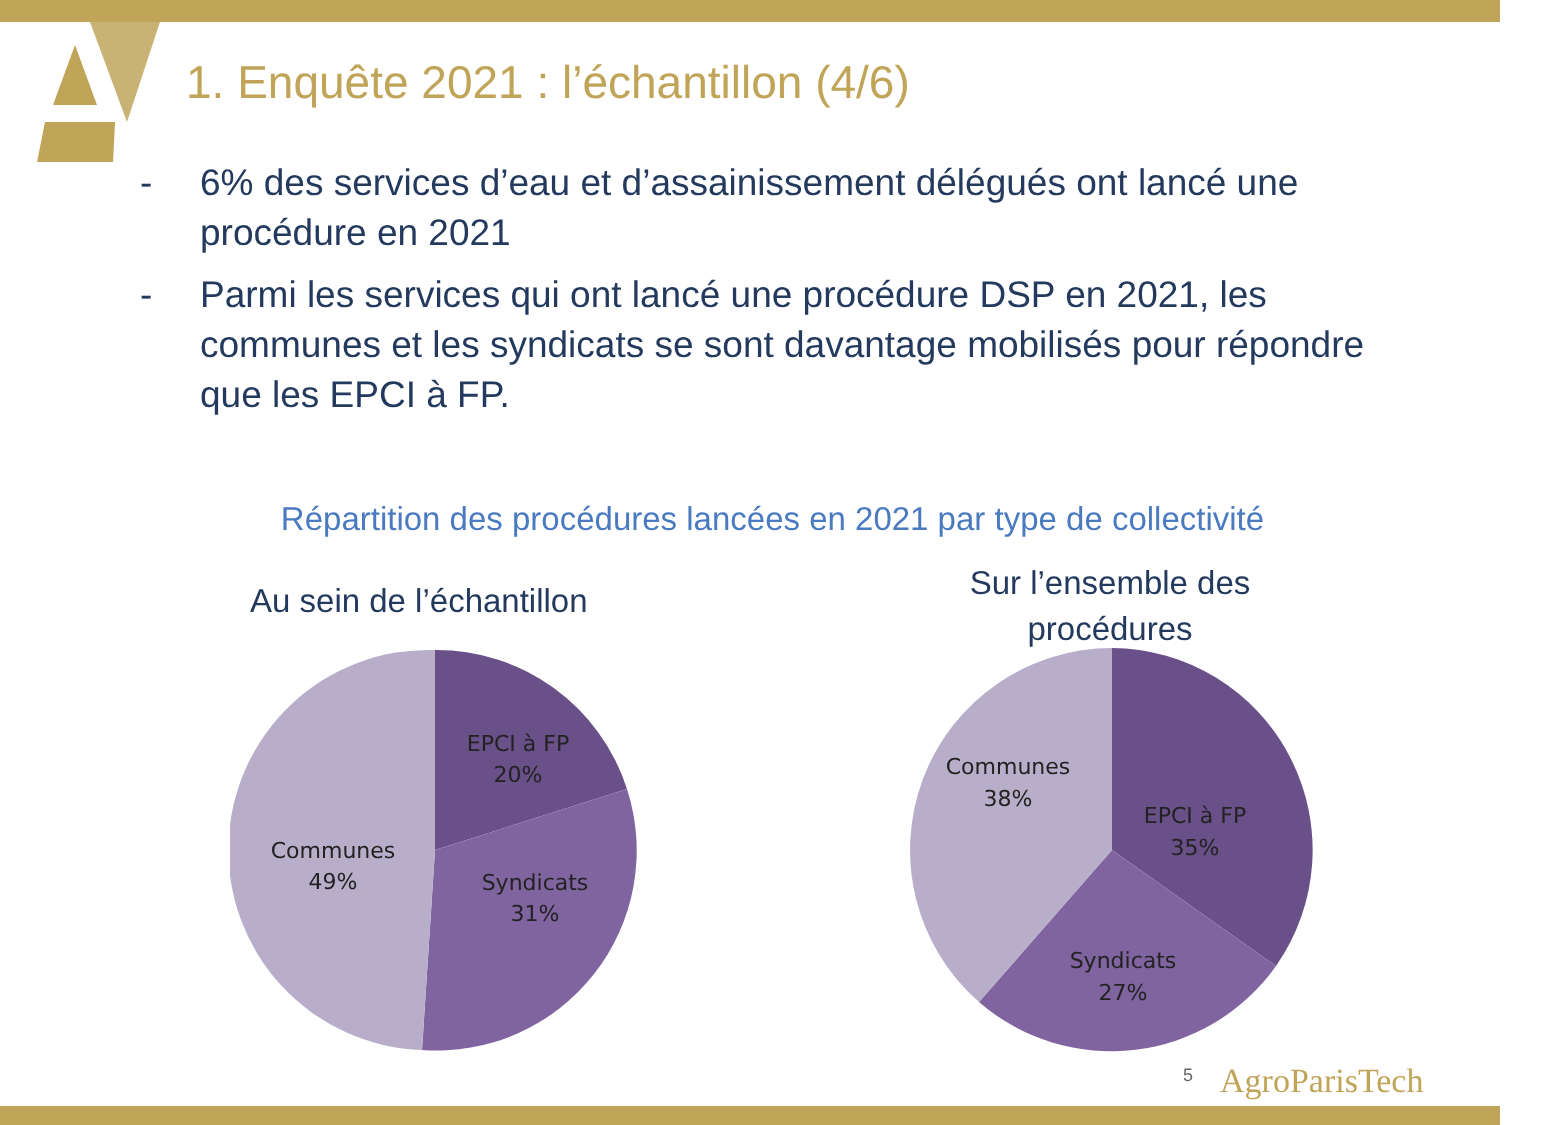1. Enquête 2021 : l’échantillon (4/6)
- 6% des services d’eau et d’assainissement délégués ont lancé une procédure en 2021
- Parmi les services qui ont lancé une procédure DSP en 2021, les communes et les syndicats se sont davantage mobilisés pour répondre que les EPCI à FP.
Répartition des procédures lancées en 2021 par type de collectivité
Au sein de l’échantillon
Sur l’ensemble des procédures
EPCI à FP
20%
Syndicats
31%
Communes
49%
EPCI à FP
35%
Syndicats
27%
Communes
38%
5 AgroParisTech